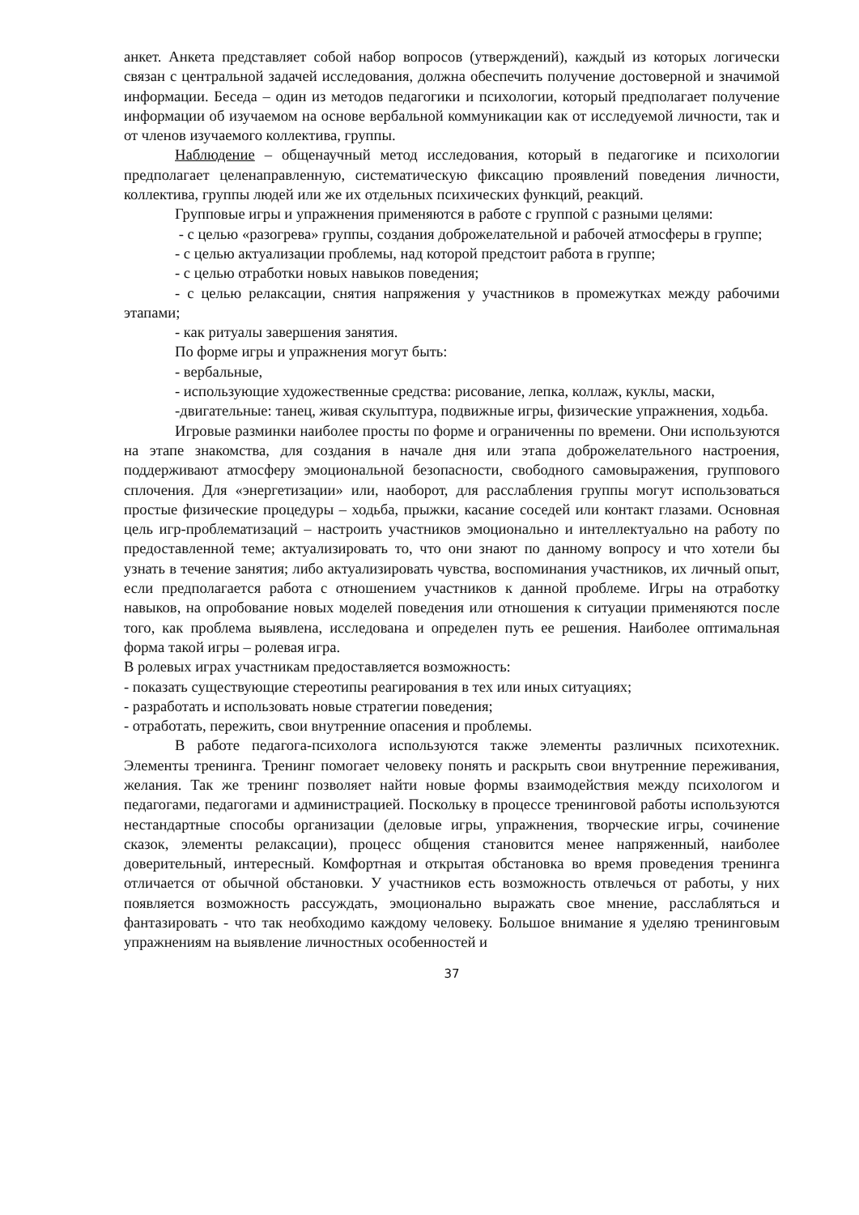анкет. Анкета представляет собой набор вопросов (утверждений), каждый из которых логически связан с центральной задачей исследования, должна обеспечить получение достоверной и значимой информации. Беседа – один из методов педагогики и психологии, который предполагает получение информации об изучаемом на основе вербальной коммуникации как от исследуемой личности, так и от членов изучаемого коллектива, группы.
Наблюдение – общенаучный метод исследования, который в педагогике и психологии предполагает целенаправленную, систематическую фиксацию проявлений поведения личности, коллектива, группы людей или же их отдельных психических функций, реакций.
Групповые игры и упражнения применяются в работе с группой с разными целями:
- с целью «разогрева» группы, создания доброжелательной и рабочей атмосферы в группе;
- с целью актуализации проблемы, над которой предстоит работа в группе;
- с целью отработки новых навыков поведения;
- с целью релаксации, снятия напряжения у участников в промежутках между рабочими этапами;
- как ритуалы завершения занятия.
По форме игры и упражнения могут быть:
- вербальные,
- использующие художественные средства: рисование, лепка, коллаж, куклы, маски,
-двигательные: танец, живая скульптура, подвижные игры, физические упражнения, ходьба.
Игровые разминки наиболее просты по форме и ограниченны по времени. Они используются на этапе знакомства, для создания в начале дня или этапа доброжелательного настроения, поддерживают атмосферу эмоциональной безопасности, свободного самовыражения, группового сплочения. Для «энергетизации» или, наоборот, для расслабления группы могут использоваться простые физические процедуры – ходьба, прыжки, касание соседей или контакт глазами. Основная цель игр-проблематизаций – настроить участников эмоционально и интеллектуально на работу по предоставленной теме; актуализировать то, что они знают по данному вопросу и что хотели бы узнать в течение занятия; либо актуализировать чувства, воспоминания участников, их личный опыт, если предполагается работа с отношением участников к данной проблеме. Игры на отработку навыков, на опробование новых моделей поведения или отношения к ситуации применяются после того, как проблема выявлена, исследована и определен путь ее решения. Наиболее оптимальная форма такой игры – ролевая игра.
В ролевых играх участникам предоставляется возможность:
- показать существующие стереотипы реагирования в тех или иных ситуациях;
- разработать и использовать новые стратегии поведения;
- отработать, пережить, свои внутренние опасения и проблемы.
В работе педагога-психолога используются также элементы различных психотехник. Элементы тренинга. Тренинг помогает человеку понять и раскрыть свои внутренние переживания, желания. Так же тренинг позволяет найти новые формы взаимодействия между психологом и педагогами, педагогами и администрацией. Поскольку в процессе тренинговой работы используются нестандартные способы организации (деловые игры, упражнения, творческие игры, сочинение сказок, элементы релаксации), процесс общения становится менее напряженный, наиболее доверительный, интересный. Комфортная и открытая обстановка во время проведения тренинга отличается от обычной обстановки. У участников есть возможность отвлечься от работы, у них появляется возможность рассуждать, эмоционально выражать свое мнение, расслабляться и фантазировать - что так необходимо каждому человеку. Большое внимание я уделяю тренинговым упражнениям на выявление личностных особенностей и
37